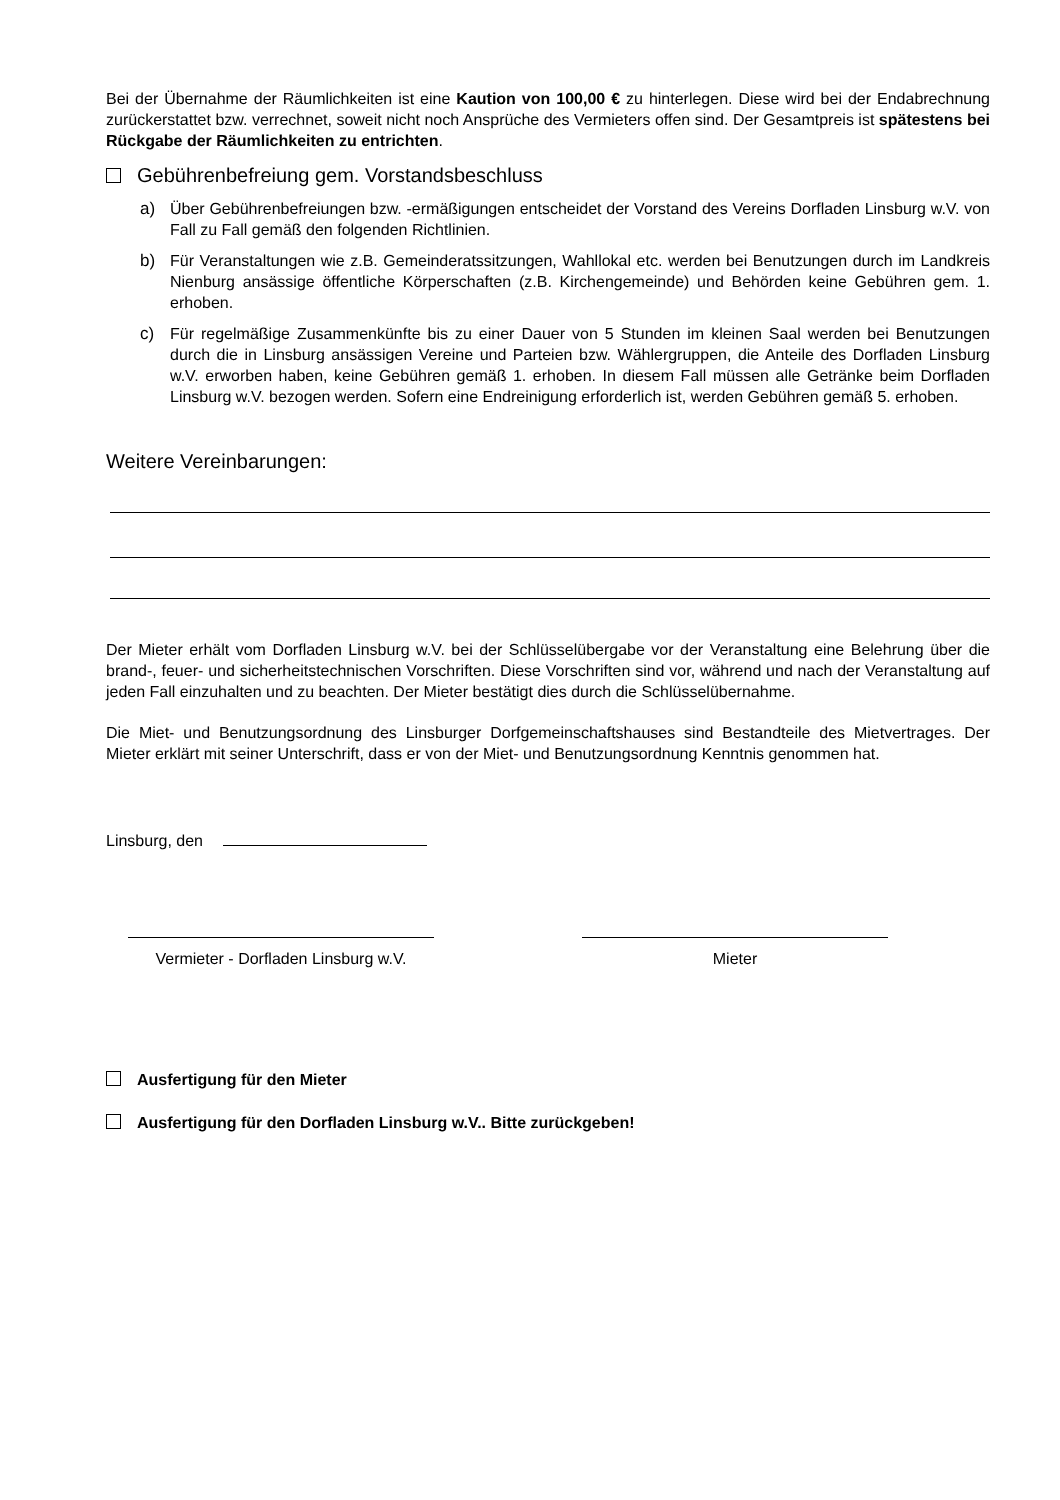Bei der Übernahme der Räumlichkeiten ist eine Kaution von 100,00 € zu hinterlegen. Diese wird bei der Endabrechnung zurückerstattet bzw. verrechnet, soweit nicht noch Ansprüche des Vermieters offen sind. Der Gesamtpreis ist spätestens bei Rückgabe der Räumlichkeiten zu entrichten.
Gebührenbefreiung gem. Vorstandsbeschluss
a) Über Gebührenbefreiungen bzw. -ermäßigungen entscheidet der Vorstand des Vereins Dorfladen Linsburg w.V. von Fall zu Fall gemäß den folgenden Richtlinien.
b) Für Veranstaltungen wie z.B. Gemeinderatssitzungen, Wahllokal etc. werden bei Benutzungen durch im Landkreis Nienburg ansässige öffentliche Körperschaften (z.B. Kirchengemeinde) und Behörden keine Gebühren gem. 1. erhoben.
c) Für regelmäßige Zusammenkünfte bis zu einer Dauer von 5 Stunden im kleinen Saal werden bei Benutzungen durch die in Linsburg ansässigen Vereine und Parteien bzw. Wählergruppen, die Anteile des Dorfladen Linsburg w.V. erworben haben, keine Gebühren gemäß 1. erhoben. In diesem Fall müssen alle Getränke beim Dorfladen Linsburg w.V. bezogen werden. Sofern eine Endreinigung erforderlich ist, werden Gebühren gemäß 5. erhoben.
Weitere Vereinbarungen:
Der Mieter erhält vom Dorfladen Linsburg w.V. bei der Schlüsselübergabe vor der Veranstaltung eine Belehrung über die brand-, feuer- und sicherheitstechnischen Vorschriften. Diese Vorschriften sind vor, während und nach der Veranstaltung auf jeden Fall einzuhalten und zu beachten. Der Mieter bestätigt dies durch die Schlüsselübernahme.
Die Miet- und Benutzungsordnung des Linsburger Dorfgemeinschaftshauses sind Bestandteile des Mietvertrages. Der Mieter erklärt mit seiner Unterschrift, dass er von der Miet- und Benutzungsordnung Kenntnis genommen hat.
Linsburg, den
Vermieter - Dorfladen Linsburg w.V.
Mieter
Ausfertigung für den Mieter
Ausfertigung für den Dorfladen Linsburg w.V.. Bitte zurückgeben!